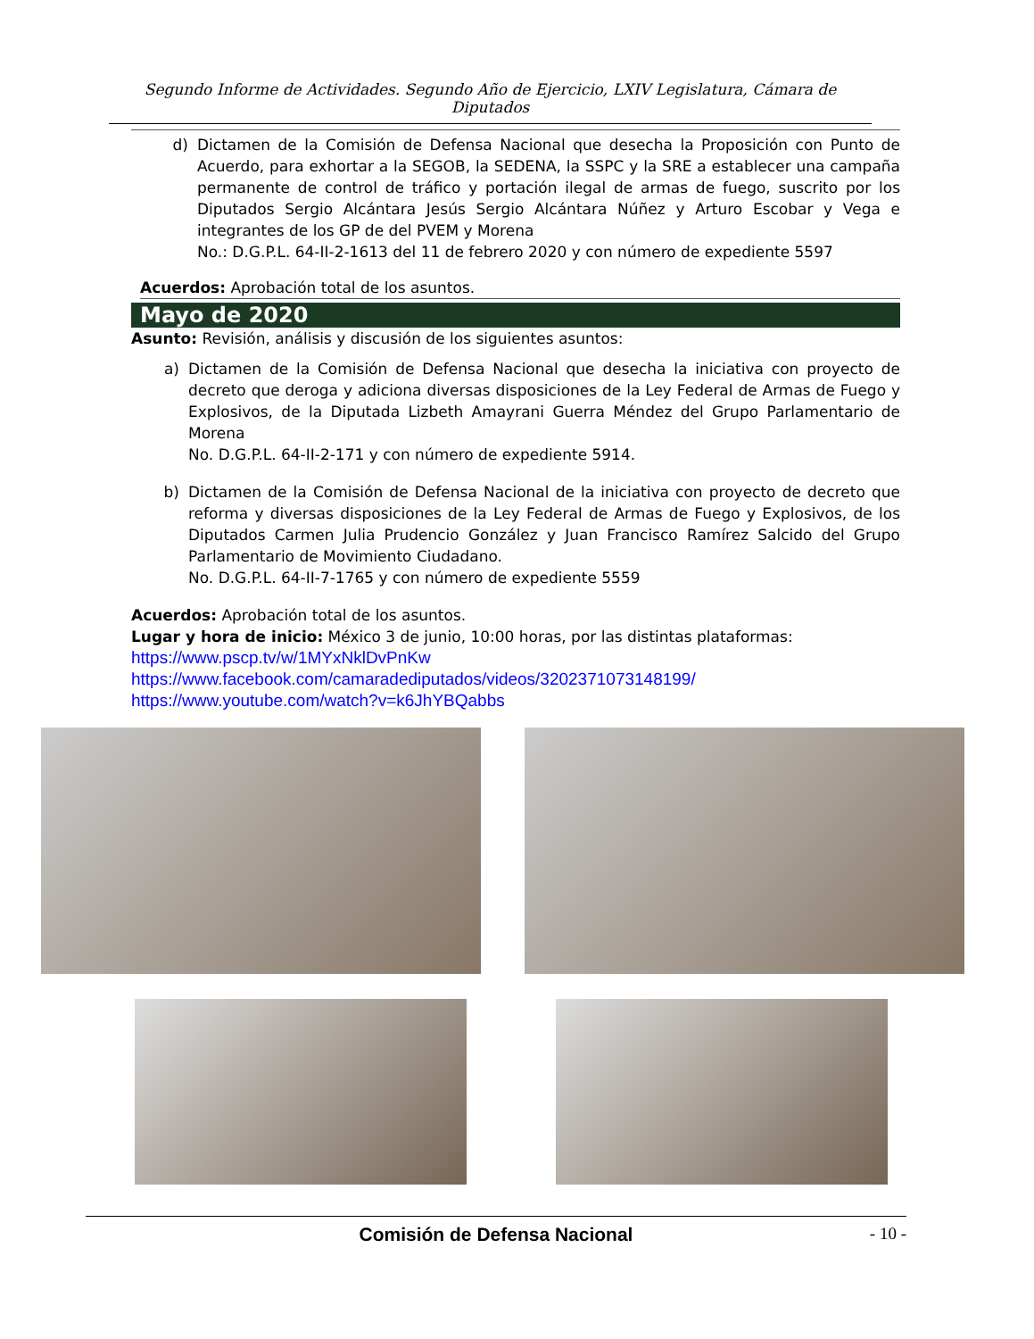Segundo Informe de Actividades. Segundo Año de Ejercicio, LXIV Legislatura, Cámara de Diputados
d) Dictamen de la Comisión de Defensa Nacional que desecha la Proposición con Punto de Acuerdo, para exhortar a la SEGOB, la SEDENA, la SSPC y la SRE a establecer una campaña permanente de control de tráfico y portación ilegal de armas de fuego, suscrito por los Diputados Sergio Alcántara Jesús Sergio Alcántara Núñez y Arturo Escobar y Vega e integrantes de los GP de del PVEM y Morena
No.: D.G.P.L. 64-II-2-1613 del 11 de febrero 2020 y con número de expediente 5597
Acuerdos: Aprobación total de los asuntos.
Mayo de 2020
Asunto: Revisión, análisis y discusión de los siguientes asuntos:
a) Dictamen de la Comisión de Defensa Nacional que desecha la iniciativa con proyecto de decreto que deroga y adiciona diversas disposiciones de la Ley Federal de Armas de Fuego y Explosivos, de la Diputada Lizbeth Amayrani Guerra Méndez del Grupo Parlamentario de Morena
No. D.G.P.L. 64-II-2-171 y con número de expediente 5914.
b) Dictamen de la Comisión de Defensa Nacional de la iniciativa con proyecto de decreto que reforma y diversas disposiciones de la Ley Federal de Armas de Fuego y Explosivos, de los Diputados Carmen Julia Prudencio González y Juan Francisco Ramírez Salcido del Grupo Parlamentario de Movimiento Ciudadano.
No. D.G.P.L. 64-II-7-1765 y con número de expediente 5559
Acuerdos: Aprobación total de los asuntos.
Lugar y hora de inicio: México 3 de junio, 10:00 horas, por las distintas plataformas:
https://www.pscp.tv/w/1MYxNklDvPnKw
https://www.facebook.com/camaradediputados/videos/3202371073148199/
https://www.youtube.com/watch?v=k6JhYBQabbs
Comisión de Defensa Nacional - 10 -